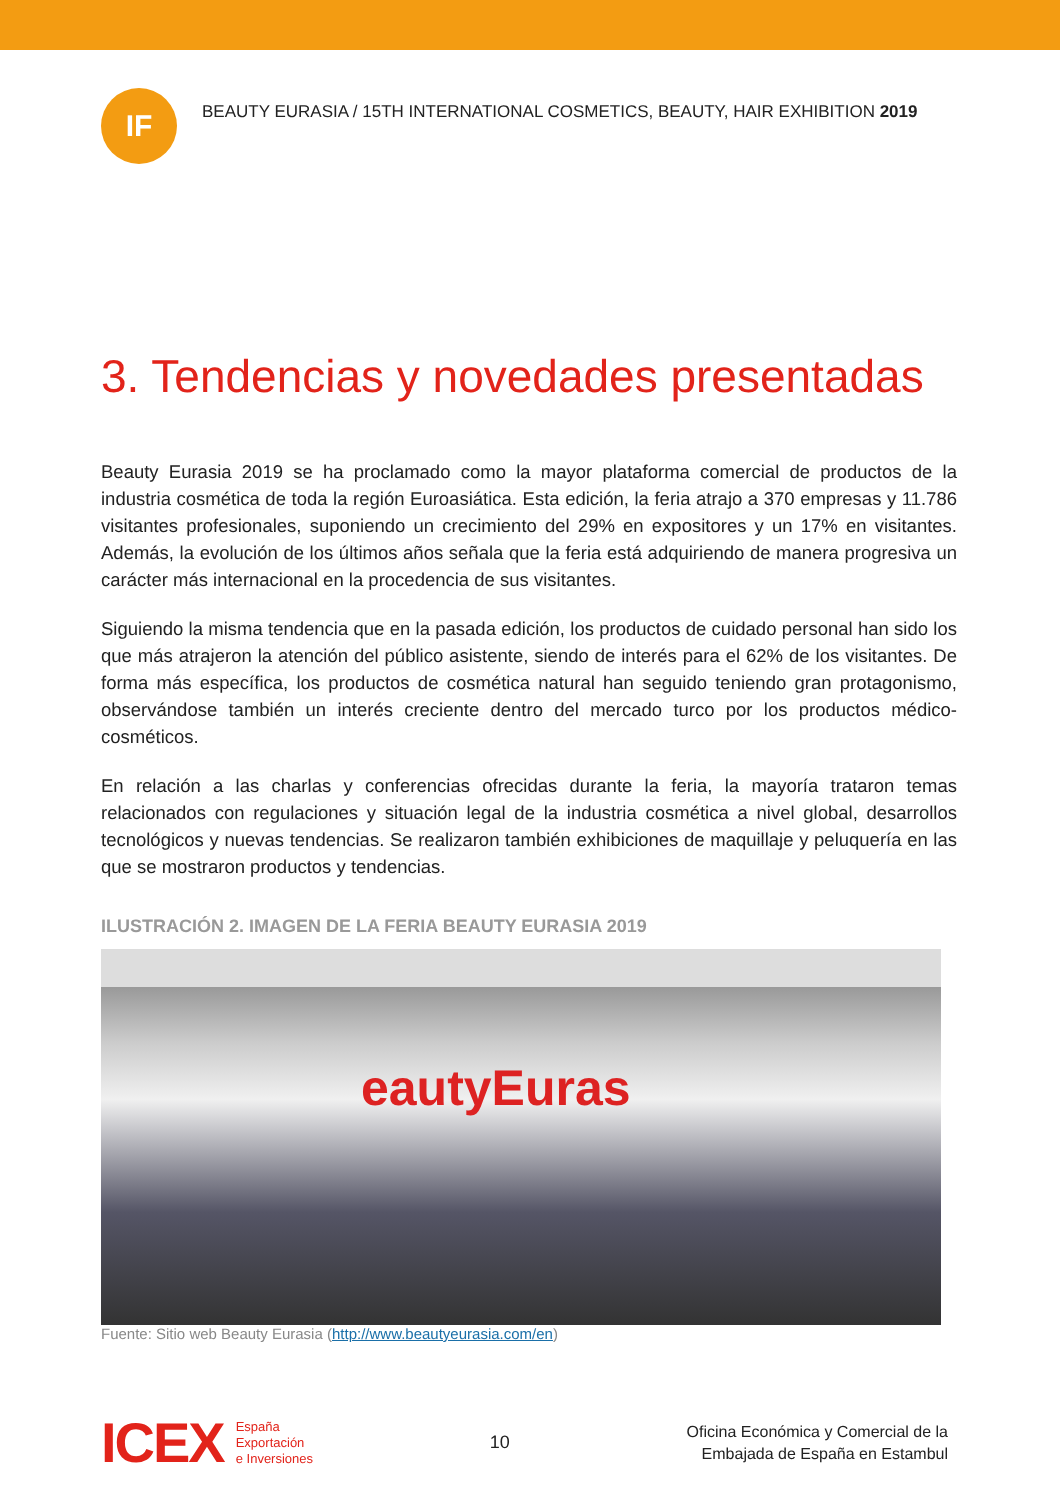IF
BEAUTY EURASIA / 15TH INTERNATIONAL COSMETICS, BEAUTY, HAIR EXHIBITION 2019
3. Tendencias y novedades presentadas
Beauty Eurasia 2019 se ha proclamado como la mayor plataforma comercial de productos de la industria cosmética de toda la región Euroasiática. Esta edición, la feria atrajo a 370 empresas y 11.786 visitantes profesionales, suponiendo un crecimiento del 29% en expositores y un 17% en visitantes. Además, la evolución de los últimos años señala que la feria está adquiriendo de manera progresiva un carácter más internacional en la procedencia de sus visitantes.
Siguiendo la misma tendencia que en la pasada edición, los productos de cuidado personal han sido los que más atrajeron la atención del público asistente, siendo de interés para el 62% de los visitantes. De forma más específica, los productos de cosmética natural han seguido teniendo gran protagonismo, observándose también un interés creciente dentro del mercado turco por los productos médico-cosméticos.
En relación a las charlas y conferencias ofrecidas durante la feria, la mayoría trataron temas relacionados con regulaciones y situación legal de la industria cosmética a nivel global, desarrollos tecnológicos y nuevas tendencias. Se realizaron también exhibiciones de maquillaje y peluquería en las que se mostraron productos y tendencias.
ILUSTRACIÓN 2. IMAGEN DE LA FERIA BEAUTY EURASIA 2019
eautyEuras
Fuente: Sitio web Beauty Eurasia (http://www.beautyeurasia.com/en)
ICEX
España
Exportación
e Inversiones
10
Oficina Económica y Comercial de la
Embajada de España en Estambul